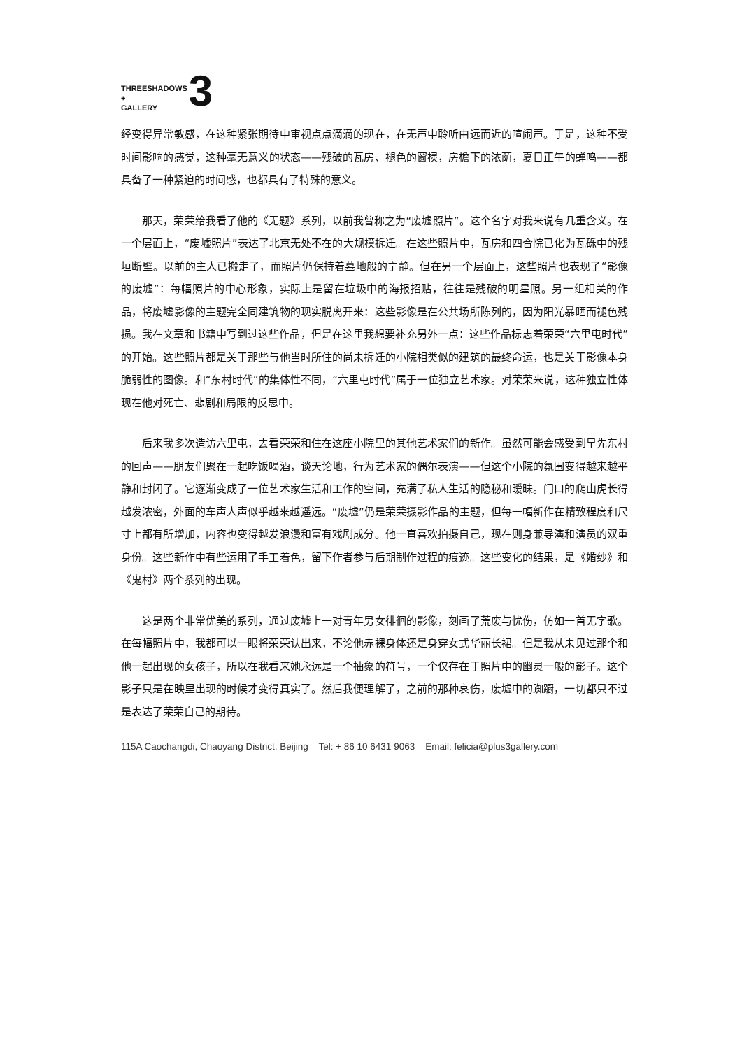THREESHADOWS
+
GALLERY
3
经变得异常敏感，在这种紧张期待中审视点点滴滴的现在，在无声中聆听由远而近的喧闹声。于是，这种不受时间影响的感觉，这种毫无意义的状态——残破的瓦房、褪色的窗棂，房檐下的浓荫，夏日正午的蝉鸣——都具备了一种紧迫的时间感，也都具有了特殊的意义。
　　那天，荣荣给我看了他的《无题》系列，以前我曾称之为“废墟照片”。这个名字对我来说有几重含义。在一个层面上，“废墟照片”表达了北京无处不在的大规模拆迁。在这些照片中，瓦房和四合院已化为瓦砾中的残垣断壁。以前的主人已搬走了，而照片仍保持着墓地般的宁静。但在另一个层面上，这些照片也表现了“影像的废墟”：每幅照片的中心形象，实际上是留在垃圾中的海报招贴，往往是残破的明星照。另一组相关的作品，将废墟影像的主题完全同建筑物的现实脱离开来：这些影像是在公共场所陈列的，因为阳光暴晒而褪色残损。我在文章和书籍中写到过这些作品，但是在这里我想要补充另外一点：这些作品标志着荣荣“六里屯时代”的开始。这些照片都是关于那些与他当时所住的尚未拆迁的小院相类似的建筑的最终命运，也是关于影像本身脆弱性的图像。和“东村时代”的集体性不同，“六里屯时代”属于一位独立艺术家。对荣荣来说，这种独立性体现在他对死亡、悲剧和局限的反思中。
　　后来我多次造访六里屯，去看荣荣和住在这座小院里的其他艺术家们的新作。虽然可能会感受到早先东村的回声——朋友们聚在一起吃饭喝酒，谈天论地，行为艺术家的偶尔表演——但这个小院的氛围变得越来越平静和封闭了。它逐渐变成了一位艺术家生活和工作的空间，充满了私人生活的隐秘和暧昧。门口的爬山虎长得越发浓密，外面的车声人声似乎越来越遥远。“废墟”仍是荣荣摄影作品的主题，但每一幅新作在精致程度和尺寸上都有所增加，内容也变得越发浪漫和富有戏剧成分。他一直喜欢拍摄自己，现在则身兼导演和演员的双重身份。这些新作中有些运用了手工着色，留下作者参与后期制作过程的痕迹。这些变化的结果，是《婚纱》和《鬼村》两个系列的出现。
　　这是两个非常优美的系列，通过废墟上一对青年男女徘徊的影像，刻画了荒废与忧伤，仿如一首无字歌。在每幅照片中，我都可以一眼将荣荣认出来，不论他赤裸身体还是身穿女式华丽长裙。但是我从未见过那个和他一起出现的女孩子，所以在我看来她永远是一个抽象的符号，一个仅存在于照片中的幽灵一般的影子。这个影子只是在映里出现的时候才变得真实了。然后我便理解了，之前的那种哀伤，废墟中的踟蹰，一切都只不过是表达了荣荣自己的期待。
115A Caochangdi, Chaoyang District, Beijing Tel: + 86 10 6431 9063 Email: felicia@plus3gallery.com